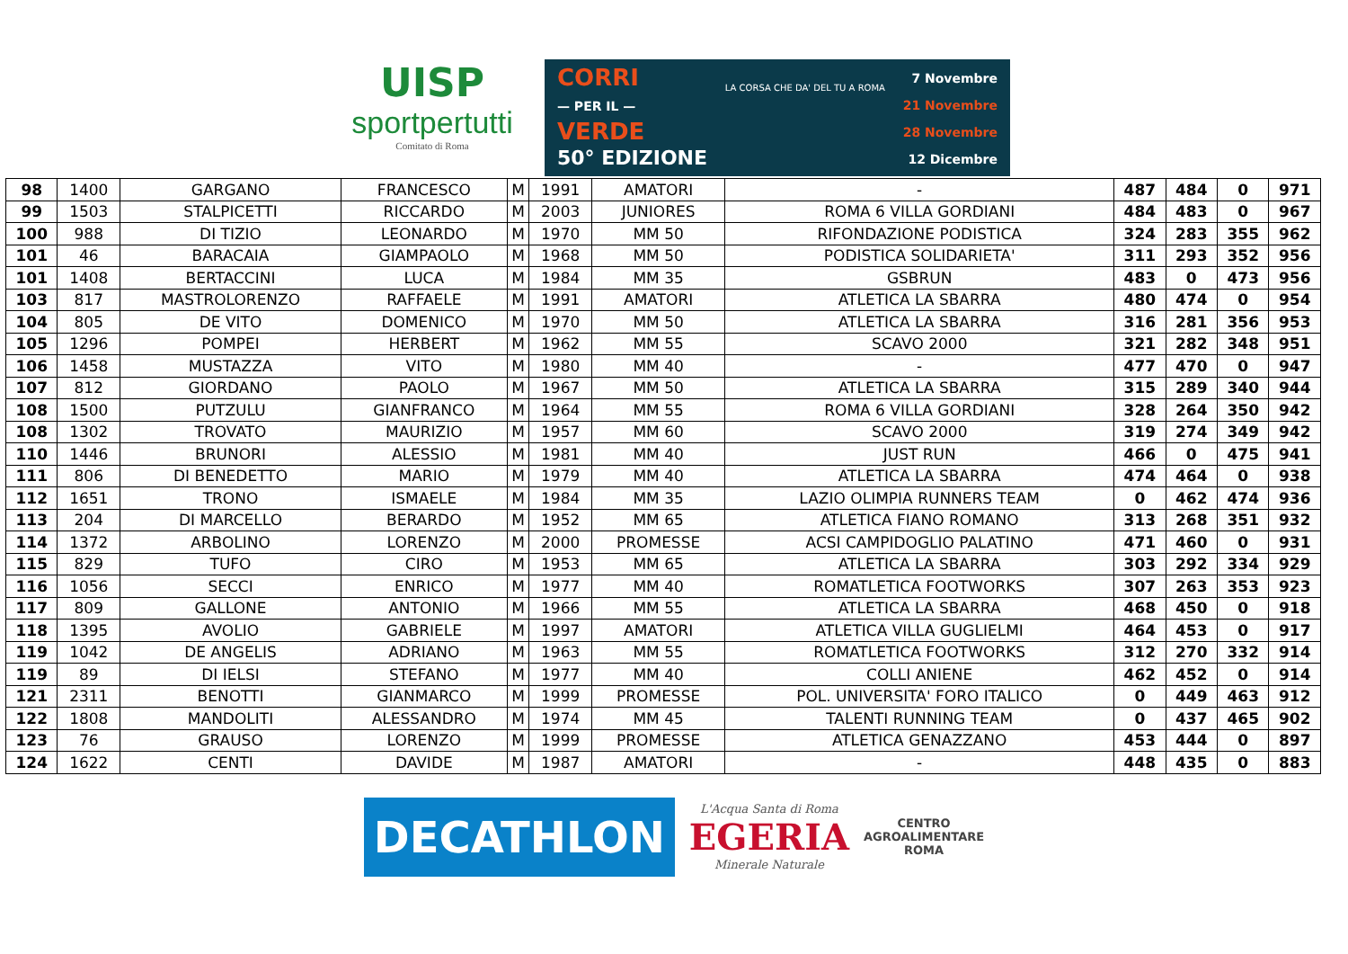UISP
sportpertutti
Comitato di Roma
CORRI
— PER IL —
VERDE
50° EDIZIONE
LA CORSA CHE DA' DEL TU A ROMA
7 Novembre
21 Novembre
28 Novembre
12 Dicembre
| 98 | 1400 | GARGANO | FRANCESCO | M | 1991 | AMATORI | - | 487 | 484 | 0 | 971 |
| 99 | 1503 | STALPICETTI | RICCARDO | M | 2003 | JUNIORES | ROMA 6 VILLA GORDIANI | 484 | 483 | 0 | 967 |
| 100 | 988 | DI TIZIO | LEONARDO | M | 1970 | MM 50 | RIFONDAZIONE PODISTICA | 324 | 283 | 355 | 962 |
| 101 | 46 | BARACAIA | GIAMPAOLO | M | 1968 | MM 50 | PODISTICA SOLIDARIETA' | 311 | 293 | 352 | 956 |
| 101 | 1408 | BERTACCINI | LUCA | M | 1984 | MM 35 | GSBRUN | 483 | 0 | 473 | 956 |
| 103 | 817 | MASTROLORENZO | RAFFAELE | M | 1991 | AMATORI | ATLETICA LA SBARRA | 480 | 474 | 0 | 954 |
| 104 | 805 | DE VITO | DOMENICO | M | 1970 | MM 50 | ATLETICA LA SBARRA | 316 | 281 | 356 | 953 |
| 105 | 1296 | POMPEI | HERBERT | M | 1962 | MM 55 | SCAVO 2000 | 321 | 282 | 348 | 951 |
| 106 | 1458 | MUSTAZZA | VITO | M | 1980 | MM 40 | - | 477 | 470 | 0 | 947 |
| 107 | 812 | GIORDANO | PAOLO | M | 1967 | MM 50 | ATLETICA LA SBARRA | 315 | 289 | 340 | 944 |
| 108 | 1500 | PUTZULU | GIANFRANCO | M | 1964 | MM 55 | ROMA 6 VILLA GORDIANI | 328 | 264 | 350 | 942 |
| 108 | 1302 | TROVATO | MAURIZIO | M | 1957 | MM 60 | SCAVO 2000 | 319 | 274 | 349 | 942 |
| 110 | 1446 | BRUNORI | ALESSIO | M | 1981 | MM 40 | JUST RUN | 466 | 0 | 475 | 941 |
| 111 | 806 | DI BENEDETTO | MARIO | M | 1979 | MM 40 | ATLETICA LA SBARRA | 474 | 464 | 0 | 938 |
| 112 | 1651 | TRONO | ISMAELE | M | 1984 | MM 35 | LAZIO OLIMPIA RUNNERS TEAM | 0 | 462 | 474 | 936 |
| 113 | 204 | DI MARCELLO | BERARDO | M | 1952 | MM 65 | ATLETICA FIANO ROMANO | 313 | 268 | 351 | 932 |
| 114 | 1372 | ARBOLINO | LORENZO | M | 2000 | PROMESSE | ACSI CAMPIDOGLIO PALATINO | 471 | 460 | 0 | 931 |
| 115 | 829 | TUFO | CIRO | M | 1953 | MM 65 | ATLETICA LA SBARRA | 303 | 292 | 334 | 929 |
| 116 | 1056 | SECCI | ENRICO | M | 1977 | MM 40 | ROMATLETICA FOOTWORKS | 307 | 263 | 353 | 923 |
| 117 | 809 | GALLONE | ANTONIO | M | 1966 | MM 55 | ATLETICA LA SBARRA | 468 | 450 | 0 | 918 |
| 118 | 1395 | AVOLIO | GABRIELE | M | 1997 | AMATORI | ATLETICA VILLA GUGLIELMI | 464 | 453 | 0 | 917 |
| 119 | 1042 | DE ANGELIS | ADRIANO | M | 1963 | MM 55 | ROMATLETICA FOOTWORKS | 312 | 270 | 332 | 914 |
| 119 | 89 | DI IELSI | STEFANO | M | 1977 | MM 40 | COLLI ANIENE | 462 | 452 | 0 | 914 |
| 121 | 2311 | BENOTTI | GIANMARCO | M | 1999 | PROMESSE | POL. UNIVERSITA' FORO ITALICO | 0 | 449 | 463 | 912 |
| 122 | 1808 | MANDOLITI | ALESSANDRO | M | 1974 | MM 45 | TALENTI RUNNING TEAM | 0 | 437 | 465 | 902 |
| 123 | 76 | GRAUSO | LORENZO | M | 1999 | PROMESSE | ATLETICA GENAZZANO | 453 | 444 | 0 | 897 |
| 124 | 1622 | CENTI | DAVIDE | M | 1987 | AMATORI | - | 448 | 435 | 0 | 883 |
DECATHLON
L'Acqua Santa di Roma
EGERIA
Minerale Naturale
CENTRO
AGROALIMENTARE
ROMA